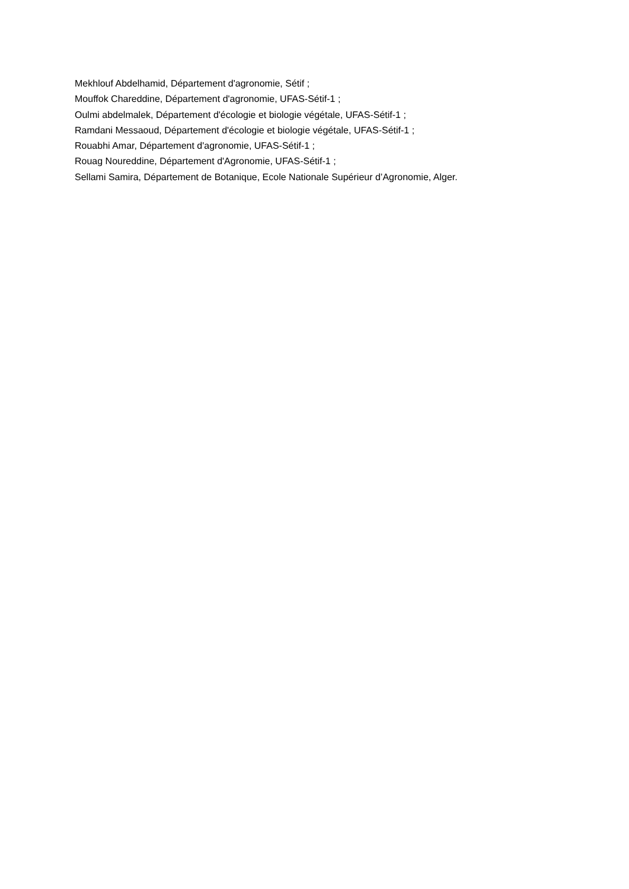Mekhlouf Abdelhamid, Département d'agronomie, Sétif ;
Mouffok Chareddine, Département d'agronomie, UFAS-Sétif-1 ;
Oulmi abdelmalek, Département d'écologie et biologie végétale, UFAS-Sétif-1 ;
Ramdani Messaoud, Département d'écologie et biologie végétale, UFAS-Sétif-1 ;
Rouabhi Amar, Département d'agronomie, UFAS-Sétif-1 ;
Rouag Noureddine, Département d'Agronomie, UFAS-Sétif-1 ;
Sellami Samira, Département de Botanique, Ecole Nationale Supérieur d’Agronomie, Alger.